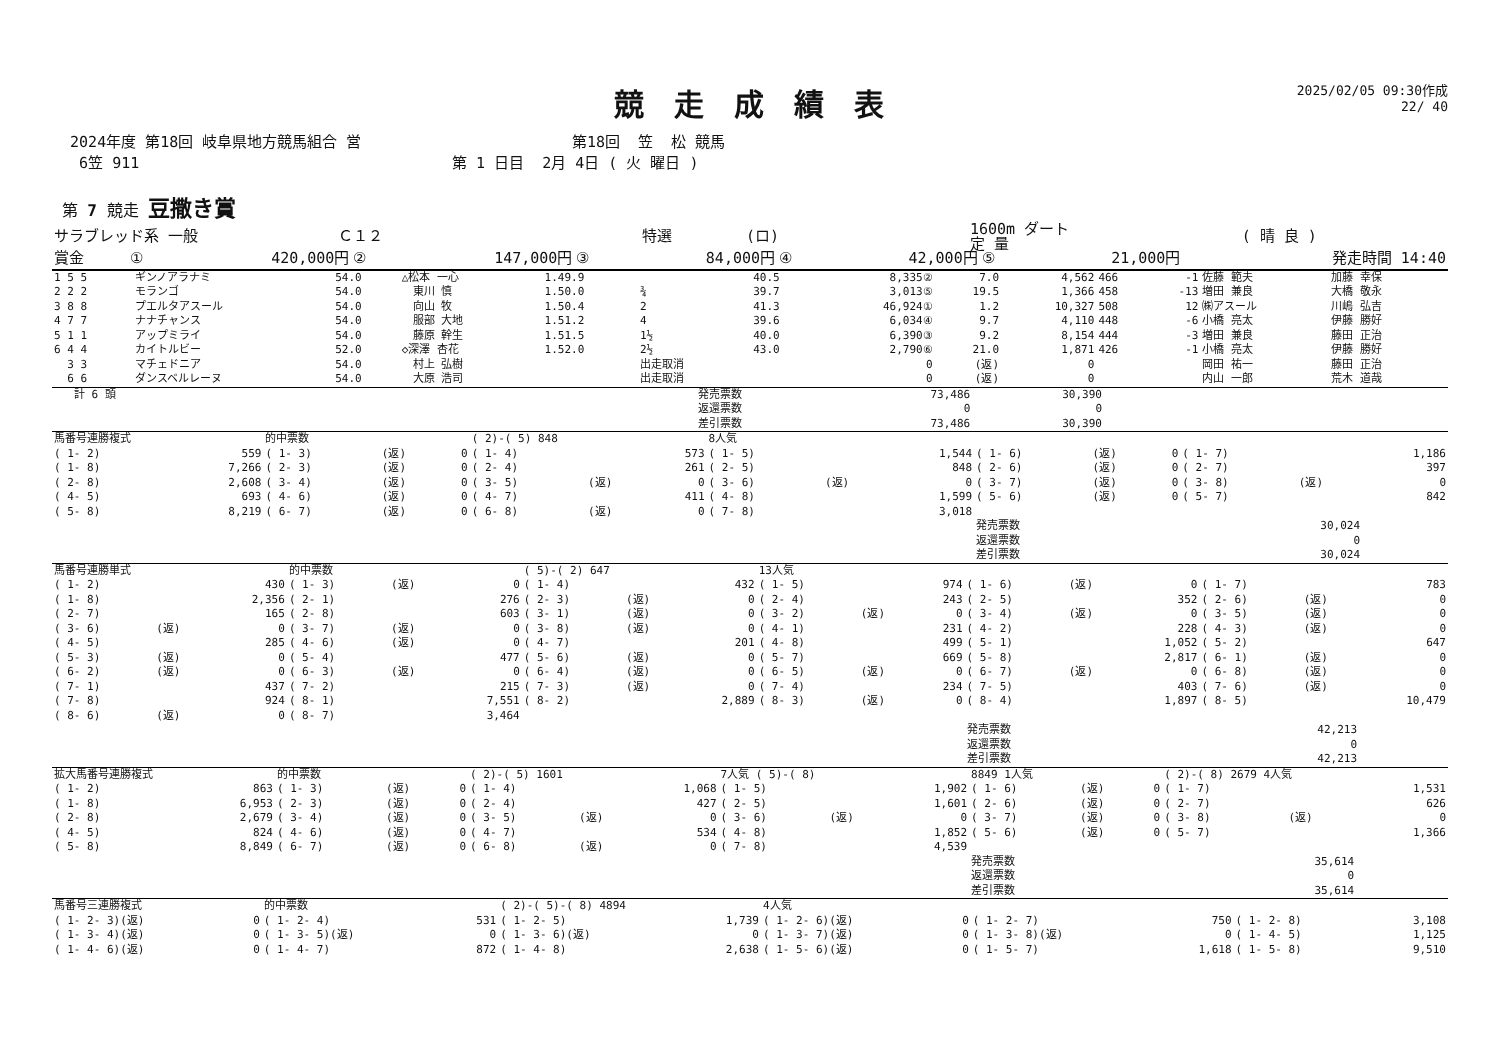競走成績表
2025/02/05 09:30作成
22/ 40
2024年度 第18回 岐阜県地方競馬組合 営
第18回 笠 松 競馬
6笠 911
第 1 日目 2月 4日 ( 火 曜日 )
第 7 競走 豆撒き賞
| サラブレッド系 一般 | Ｃ１２ | 特選 | (ロ) | 1600m ダート 定 量 | ( 晴 良 ) |
| 賞金 | ① | 420,000円 | ② | 147,000円 | ③ | 84,000円 | ④ | 42,000円 | ⑤ | 21,000円 | 発走時間 14:40 |
| 1 5 5 | ギンノアラナミ | 54.0 | △松本 一心 | 1.49.9 | | | 40.5 | 8,335② | 7.0 | 4,562 | 466 | -1 | 佐藤 範夫 | 加藤 幸保 |
| 2 2 2 | モランゴ | 54.0 | 東川 慎 | 1.50.0 | ¾ | | 39.7 | 3,013⑤ | 19.5 | 1,366 | 458 | -13 | 増田 兼良 | 大橋 敬永 |
| 3 8 8 | プエルタアスール | 54.0 | 向山 牧 | 1.50.4 | 2 | | 41.3 | 46,924① | 1.2 | 10,327 | 508 | 12 | ㈱アスール | 川嶋 弘吉 |
| 4 7 7 | ナナチャンス | 54.0 | 服部 大地 | 1.51.2 | 4 | | 39.6 | 6,034④ | 9.7 | 4,110 | 448 | -6 | 小橋 亮太 | 伊藤 勝好 |
| 5 1 1 | アップミライ | 54.0 | 藤原 幹生 | 1.51.5 | 1½ | | 40.0 | 6,390③ | 9.2 | 8,154 | 444 | -3 | 増田 兼良 | 藤田 正治 |
| 6 4 4 | カイトルビー | 52.0 | ◇深澤 杏花 | 1.52.0 | 2½ | | 43.0 | 2,790⑥ | 21.0 | 1,871 | 426 | -1 | 小橋 亮太 | 伊藤 勝好 |
| 3 3 | マチェドニア | 54.0 | 村上 弘樹 | | 出走取消 | | | 0 | (返) | 0 | | | 岡田 祐一 | 藤田 正治 |
| 6 6 | ダンスベルレーヌ | 54.0 | 大原 浩司 | | 出走取消 | | | 0 | (返) | 0 | | | 内山 一郎 | 荒木 道哉 |
| 計 6 頭 | 発売票数 | 73,486 | 30,390 | |
| | 返還票数 | 0 | 0 | |
| | 差引票数 | 73,486 | 30,390 | |
| 馬番号連勝複式 | | | 的中票数 | | | ( 2)-( 5) 848 | | | 8人気 | | | | | | | | |
| --- | --- | --- | --- | --- | --- | --- | --- | --- | --- | --- | --- | --- | --- | --- | --- | --- | --- |
| ( 1- 2) | | 559 | ( 1- 3) | (返) | 0 | ( 1- 4) | | 573 | ( 1- 5) | | 1,544 | ( 1- 6) | (返) | 0 | ( 1- 7) | | 1,186 |
| ( 1- 8) | | 7,266 | ( 2- 3) | (返) | 0 | ( 2- 4) | | 261 | ( 2- 5) | | 848 | ( 2- 6) | (返) | 0 | ( 2- 7) | | 397 |
| ( 2- 8) | | 2,608 | ( 3- 4) | (返) | 0 | ( 3- 5) | (返) | 0 | ( 3- 6) | (返) | 0 | ( 3- 7) | (返) | 0 | ( 3- 8) | (返) | 0 |
| ( 4- 5) | | 693 | ( 4- 6) | (返) | 0 | ( 4- 7) | | 411 | ( 4- 8) | | 1,599 | ( 5- 6) | (返) | 0 | ( 5- 7) | | 842 |
| ( 5- 8) | | 8,219 | ( 6- 7) | (返) | 0 | ( 6- 8) | (返) | 0 | ( 7- 8) | | 3,018 | | | | | | |
| | | | | | | | | | | | | 発売票数 | | | 30,024 | | |
| | | | | | | | | | | | | 返還票数 | | | 0 | | |
| | | | | | | | | | | | | 差引票数 | | | 30,024 | | |
| 馬番号連勝単式 | | | 的中票数 | | | ( 5)-( 2) 647 | | | 13人気 | | | | | | | | |
| --- | --- | --- | --- | --- | --- | --- | --- | --- | --- | --- | --- | --- | --- | --- | --- | --- | --- |
| ( 1- 2) | | 430 | ( 1- 3) | (返) | 0 | ( 1- 4) | | 432 | ( 1- 5) | | 974 | ( 1- 6) | (返) | 0 | ( 1- 7) | | 783 |
| ( 1- 8) | | 2,356 | ( 2- 1) | | 276 | ( 2- 3) | (返) | 0 | ( 2- 4) | | 243 | ( 2- 5) | | 352 | ( 2- 6) | (返) | 0 |
| ( 2- 7) | | 165 | ( 2- 8) | | 603 | ( 3- 1) | (返) | 0 | ( 3- 2) | (返) | 0 | ( 3- 4) | (返) | 0 | ( 3- 5) | (返) | 0 |
| ( 3- 6) | (返) | 0 | ( 3- 7) | (返) | 0 | ( 3- 8) | (返) | 0 | ( 4- 1) | | 231 | ( 4- 2) | | 228 | ( 4- 3) | (返) | 0 |
| ( 4- 5) | | 285 | ( 4- 6) | (返) | 0 | ( 4- 7) | | 201 | ( 4- 8) | | 499 | ( 5- 1) | | 1,052 | ( 5- 2) | | 647 |
| ( 5- 3) | (返) | 0 | ( 5- 4) | | 477 | ( 5- 6) | (返) | 0 | ( 5- 7) | | 669 | ( 5- 8) | | 2,817 | ( 6- 1) | (返) | 0 |
| ( 6- 2) | (返) | 0 | ( 6- 3) | (返) | 0 | ( 6- 4) | (返) | 0 | ( 6- 5) | (返) | 0 | ( 6- 7) | (返) | 0 | ( 6- 8) | (返) | 0 |
| ( 7- 1) | | 437 | ( 7- 2) | | 215 | ( 7- 3) | (返) | 0 | ( 7- 4) | | 234 | ( 7- 5) | | 403 | ( 7- 6) | (返) | 0 |
| ( 7- 8) | | 924 | ( 8- 1) | | 7,551 | ( 8- 2) | | 2,889 | ( 8- 3) | (返) | 0 | ( 8- 4) | | 1,897 | ( 8- 5) | | 10,479 |
| ( 8- 6) | (返) | 0 | ( 8- 7) | | 3,464 | | | | | | | | | | | | |
| | | | | | | | | | | | | 発売票数 | | | 42,213 | | |
| | | | | | | | | | | | | 返還票数 | | | 0 | | |
| | | | | | | | | | | | | 差引票数 | | | 42,213 | | |
| 拡大馬番号連勝複式 | | | 的中票数 | | | ( 2)-( 5) 1601 | | | 7人気 ( 5)-( 8) | | | 8849 1人気 | | | ( 2)-( 8) 2679 4人気 | | |
| --- | --- | --- | --- | --- | --- | --- | --- | --- | --- | --- | --- | --- | --- | --- | --- | --- | --- |
| ( 1- 2) | | 863 | ( 1- 3) | (返) | 0 | ( 1- 4) | | 1,068 | ( 1- 5) | | 1,902 | ( 1- 6) | (返) | 0 | ( 1- 7) | | 1,531 |
| ( 1- 8) | | 6,953 | ( 2- 3) | (返) | 0 | ( 2- 4) | | 427 | ( 2- 5) | | 1,601 | ( 2- 6) | (返) | 0 | ( 2- 7) | | 626 |
| ( 2- 8) | | 2,679 | ( 3- 4) | (返) | 0 | ( 3- 5) | (返) | 0 | ( 3- 6) | (返) | 0 | ( 3- 7) | (返) | 0 | ( 3- 8) | (返) | 0 |
| ( 4- 5) | | 824 | ( 4- 6) | (返) | 0 | ( 4- 7) | | 534 | ( 4- 8) | | 1,852 | ( 5- 6) | (返) | 0 | ( 5- 7) | | 1,366 |
| ( 5- 8) | | 8,849 | ( 6- 7) | (返) | 0 | ( 6- 8) | (返) | 0 | ( 7- 8) | | 4,539 | | | | | | |
| | | | | | | | | | | | | 発売票数 | | | 35,614 | | |
| | | | | | | | | | | | | 返還票数 | | | 0 | | |
| | | | | | | | | | | | | 差引票数 | | | 35,614 | | |
| 馬番号三連勝複式 | | 的中票数 | | ( 2)-( 5)-( 8) 4894 | | 4人気 | | | | | |
| --- | --- | --- | --- | --- | --- | --- | --- | --- | --- | --- | --- |
| ( 1- 2- 3)(返) | 0 | ( 1- 2- 4) | 531 | ( 1- 2- 5) | 1,739 | ( 1- 2- 6)(返) | 0 | ( 1- 2- 7) | 750 | ( 1- 2- 8) | 3,108 |
| ( 1- 3- 4)(返) | 0 | ( 1- 3- 5)(返) | 0 | ( 1- 3- 6)(返) | 0 | ( 1- 3- 7)(返) | 0 | ( 1- 3- 8)(返) | 0 | ( 1- 4- 5) | 1,125 |
| ( 1- 4- 6)(返) | 0 | ( 1- 4- 7) | 872 | ( 1- 4- 8) | 2,638 | ( 1- 5- 6)(返) | 0 | ( 1- 5- 7) | 1,618 | ( 1- 5- 8) | 9,510 |